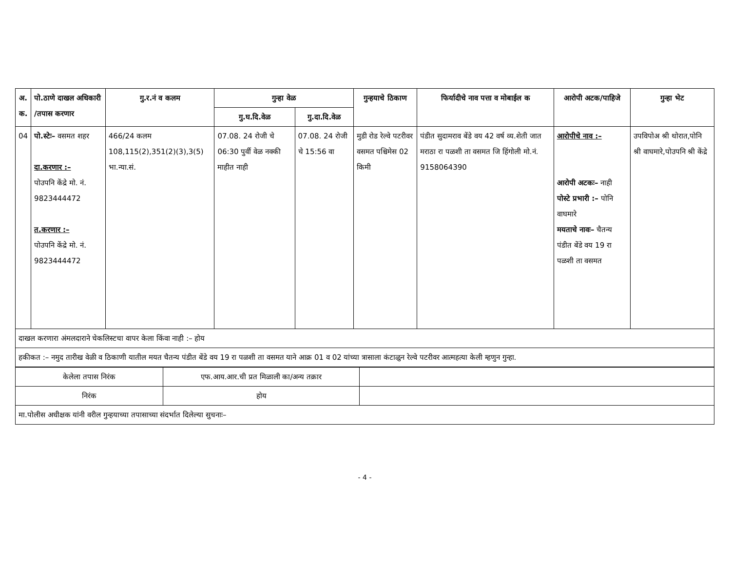| अ. क. | पो.ठाणे दाखल अधिकारी /तपास करणार | गु.र.नं व कलम | गुन्हा वेळ | | गुन्हयाचे ठिकाण | फिर्यादीचे नाव पत्ता व मोबाईल क | आरोपी अटक/पाहिजे | गुन्हा भेट |
| --- | --- | --- | --- | --- | --- | --- | --- | --- |
| | | | गु.घ.दि.वेळ | गु.दा.दि.वेळ | | | | |
| 04 | पो.स्टेः– वसमत शहर दा.करणार :– पोउपनि केंद्रे मो. नं. 9823444472 त.करणार :– पोउपनि केंद्रे मो. नं. 9823444472 | 466/24 कलम 108,115(2),351(2)(3),3(5) भा.न्या.सं. | 07.08. 24 रोजी चे 06:30 पुर्वी वेळ नक्की माहीत नाही | 07.08. 24 रोजी चे 15:56 वा | मुडी रोड रेल्वे पटरीवर वसमत पश्चिमेस 02 किमी | पंडीत सुदामराव बेंडे वय 42 वर्ष व्य.शेती जात मराठा रा पळशी ता वसमत जि हिंगोली मो.नं. 9158064390 | आरोपीचे नाव :– आरोपी अटकः– नाही पोस्टे प्रभारी :– पोनि वाघमारे मयताचे नावः– चैतन्य पंडीत बेंडे वय 19 रा पळशी ता वसमत | उपविपोअ श्री थोरात,पोनि श्री वाघमारे,पोउपनि श्री केंद्रे |
| दाखल करणारा अंमलदाराने चेकलिस्टचा वापर केला किंवा नाही :– होय | | | | | | | | |
| हकीकत :– नमुद तारीख वेळी व ठिकाणी यातील मयत चैतन्य पंडीत बेंडे वय 19 रा पळशी ता वसमत याने आक्र 01 व 02 यांच्या त्रासाला कंटाळुन रेल्वे पटरीवर आत्महत्या केली म्हणुन गुन्हा. | | | | | | | | |
| केलेला तपास निरंक | एफ.आय.आर.ची प्रत मिळाली का/अन्य तक्रार | |
| निरंक | होय | |
| मा.पोलीस अधीक्षक यांनी वरील गुन्हयाच्या तपासाच्या संदर्भात दिलेल्या सुचनाः– | | |
- 4 -